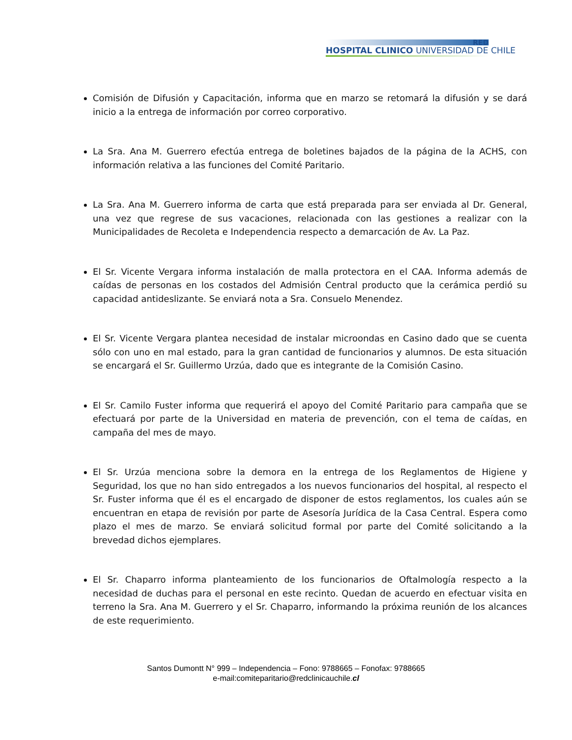RED
HOSPITAL CLINICO UNIVERSIDAD DE CHILE
Comisión de Difusión y Capacitación, informa que en marzo se retomará la difusión y se dará inicio a la entrega de información por correo corporativo.
La Sra. Ana M. Guerrero efectúa entrega de boletines bajados de la página de la ACHS, con información relativa a las funciones del Comité Paritario.
La Sra. Ana M. Guerrero informa de carta que está preparada para ser enviada al Dr. General, una vez que regrese de sus vacaciones, relacionada con las gestiones a realizar con la Municipalidades de Recoleta e Independencia respecto a demarcación de Av. La Paz.
El Sr. Vicente Vergara informa instalación de malla protectora en el CAA. Informa además de caídas de personas en los costados del Admisión Central producto que la cerámica perdió su capacidad antideslizante. Se enviará nota a Sra. Consuelo Menendez.
El Sr. Vicente Vergara plantea necesidad de instalar microondas en Casino dado que se cuenta sólo con uno en mal estado, para la gran cantidad de funcionarios y alumnos. De esta situación se encargará el Sr. Guillermo Urzúa, dado que es integrante de la Comisión Casino.
El Sr. Camilo Fuster informa que requerirá el apoyo del Comité Paritario para campaña que se efectuará por parte de la Universidad en materia de prevención, con el tema de caídas, en campaña del mes de mayo.
El Sr. Urzúa menciona sobre la demora en la entrega de los Reglamentos de Higiene y Seguridad, los que no han sido entregados a los nuevos funcionarios del hospital, al respecto el Sr. Fuster informa que él es el encargado de disponer de estos reglamentos, los cuales aún se encuentran en etapa de revisión por parte de Asesoría Jurídica de la Casa Central. Espera como plazo el mes de marzo. Se enviará solicitud formal por parte del Comité solicitando a la brevedad dichos ejemplares.
El Sr. Chaparro informa planteamiento de los funcionarios de Oftalmología respecto a la necesidad de duchas para el personal en este recinto. Quedan de acuerdo en efectuar visita en terreno la Sra. Ana M. Guerrero y el Sr. Chaparro, informando la próxima reunión de los alcances de este requerimiento.
Santos Dumontt N° 999 – Independencia – Fono: 9788665 – Fonofax: 9788665
e-mail:comiteparitario@redclinicauchile.cl